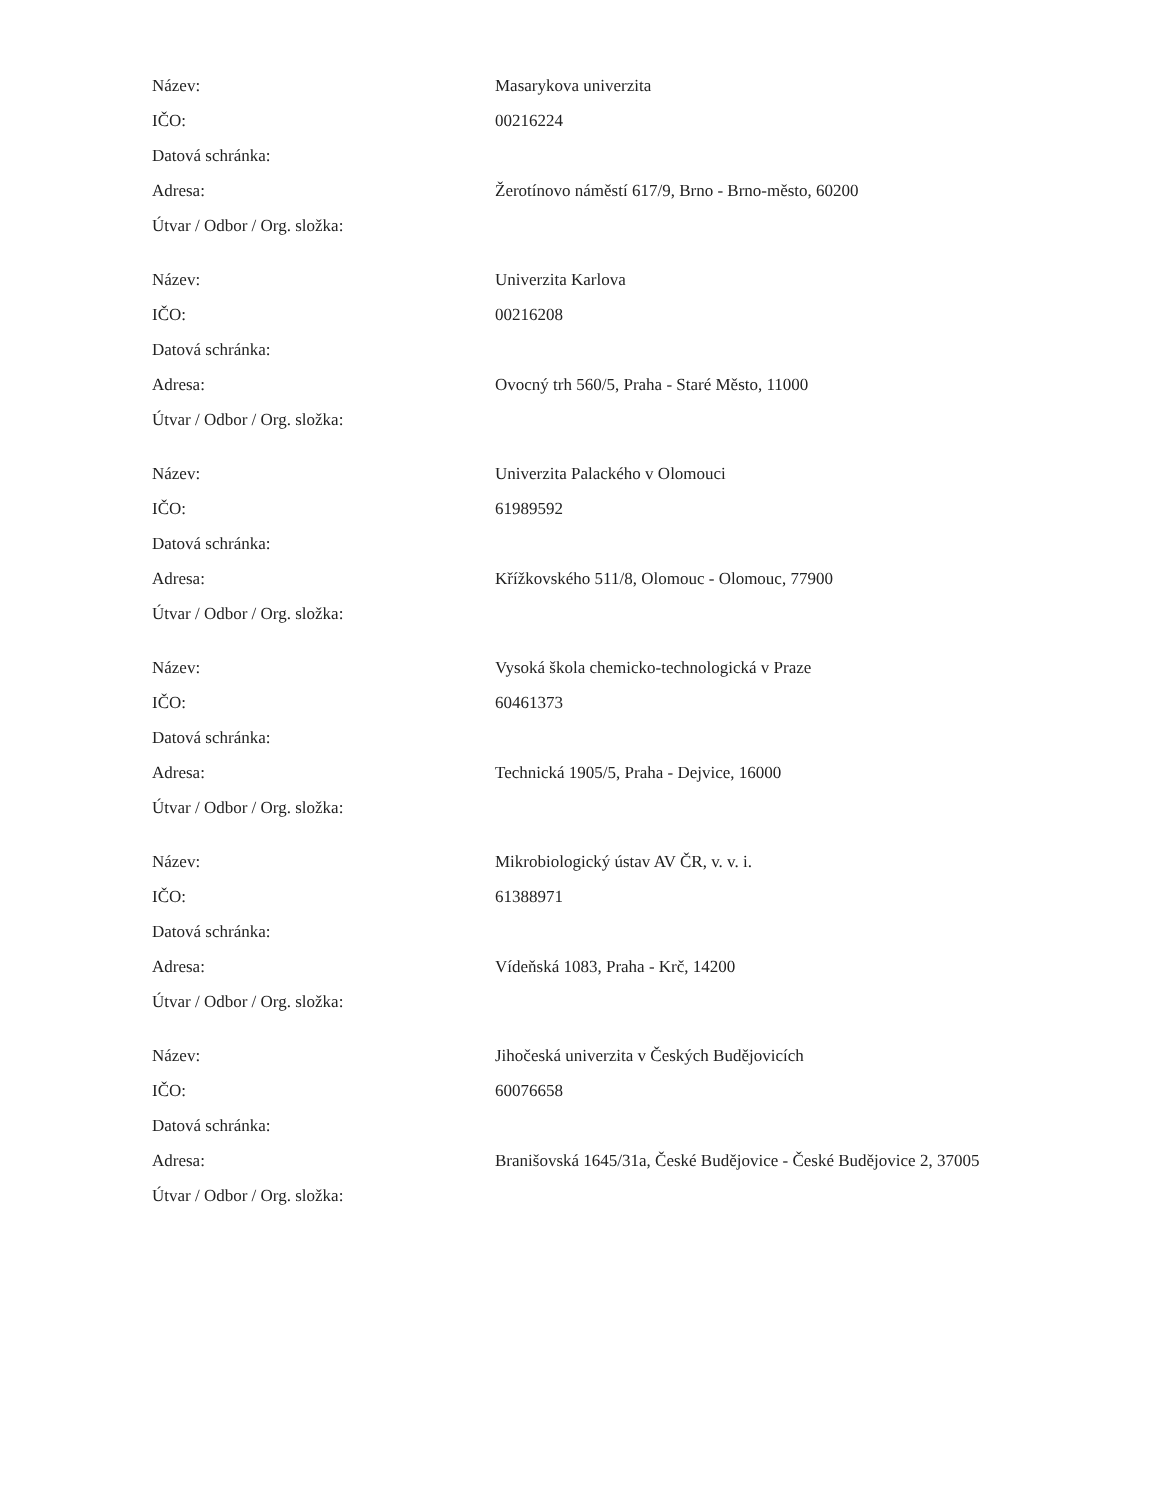| Název: | Masarykova univerzita |
| IČO: | 00216224 |
| Datová schránka: | |
| Adresa: | Žerotínovo náměstí 617/9, Brno - Brno-město, 60200 |
| Útvar / Odbor / Org. složka: | |
| Název: | Univerzita Karlova |
| IČO: | 00216208 |
| Datová schránka: | |
| Adresa: | Ovocný trh 560/5, Praha - Staré Město, 11000 |
| Útvar / Odbor / Org. složka: | |
| Název: | Univerzita Palackého v Olomouci |
| IČO: | 61989592 |
| Datová schránka: | |
| Adresa: | Křížkovského 511/8, Olomouc - Olomouc, 77900 |
| Útvar / Odbor / Org. složka: | |
| Název: | Vysoká škola chemicko-technologická v Praze |
| IČO: | 60461373 |
| Datová schránka: | |
| Adresa: | Technická 1905/5, Praha - Dejvice, 16000 |
| Útvar / Odbor / Org. složka: | |
| Název: | Mikrobiologický ústav AV ČR, v. v. i. |
| IČO: | 61388971 |
| Datová schránka: | |
| Adresa: | Vídeňská 1083, Praha - Krč, 14200 |
| Útvar / Odbor / Org. složka: | |
| Název: | Jihočeská univerzita v Českých Budějovicích |
| IČO: | 60076658 |
| Datová schránka: | |
| Adresa: | Branišovská 1645/31a, České Budějovice - České Budějovice 2, 37005 |
| Útvar / Odbor / Org. složka: | |